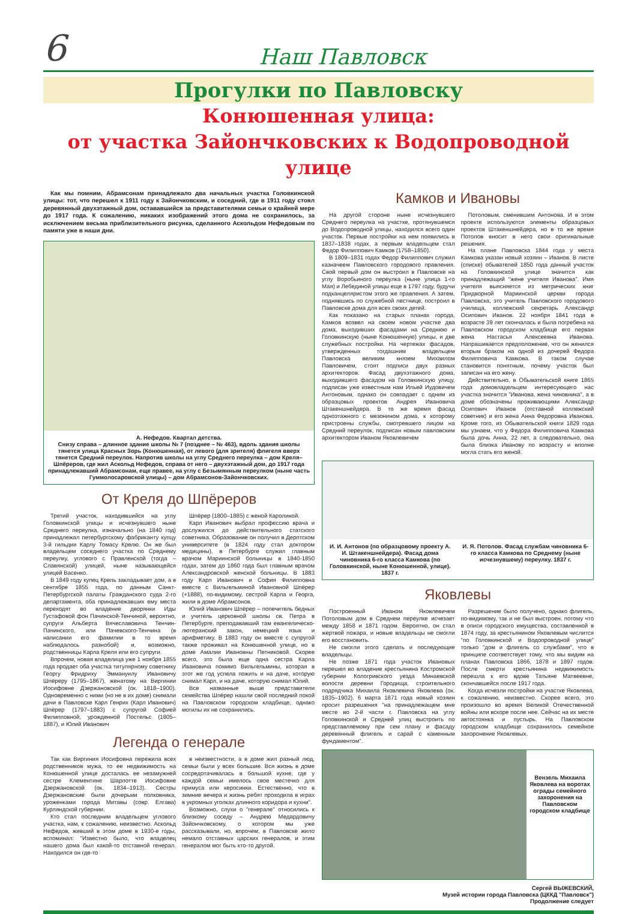6
Наш Павловск
Прогулки по Павловску
Конюшенная улица:
от участка Зайончковских к Водопроводной улице
Как мы помним, Абрамсонам принадлежало два начальных участка Головкинской улицы: тот, что перешел к 1911 году к Зайончковским, и соседний, где в 1911 году стоял деревянный двухэтажный дом, остававшийся за представителями семьи о крайней мере до 1917 года. К сожалению, никаких изображений этого дома не сохранилось, за исключением весьма приблизительного рисунка, сделанного Аскольдом Нефедовым по памяти уже в наши дни.
А. Нефедов. Квартал детства.
Снизу справа – длинное здание школы № 7 (позднее – № 463), вдоль здания школы тянется улица Красных Зорь (Конюшенная), от левого (для зрителя) флигеля вверх тянется Средний переулок. Напротив школы на углу Среднего переулка – дом Креля–Шпёреров, где жил Аскольд Нефедов, справа от него – двухэтажный дом, до 1917 года принадлежавший Абрамсонам, еще правее, на углу с Безымянным переулком (ныне часть Гуммолосаровской улицы) – дом Абрамсонов-Зайончковских.
От Креля до Шпёреров
Третий участок, находившийся на углу Головкинской улицы и исчезнувшего ныне Среднего переулка, изначально (на 1840 год) принадлежал петербургскому фабриканту купцу 3-й гильдии Карлу Томасу Крелю. Он же был владельцем соседнего участка по Среднему переулку, углового с Правленской (тогда – Славянской) улицей, ныне называющейся улицей Васенко.
В 1849 году купец Крель закладывает дом, а в сентябре 1855 года, по данным Санкт-Петербургской палаты Гражданского суда 2-го департамента, оба принадлежавших ему места переходят во владение дворянки Иды Густафовой фон Пачинской-Тенчиной, вероятно, супруги Альберта Вячеславовича Тенчин-Пачинского, или Пачевского-Тенчина (в написании его фамилии в то время наблюдалось разнобой) и, возможно, родственницы Карла Креля или его супруги.
Впрочем, новая владелица уже 1 ноября 1855 года продает оба участка титулярному советнику Георгу Фридриху Эммануилу Ивановичу Шпёреру (1795–1867), женатому на Виргинии Иосифовне Дзержановской (ок. 1818–1900). Одновременно с ними (но не в их доме) снимали дачи в Павловске Карл Генрих (Карл Иванович) Шпёрер (1797–1883) с супругой Софией Филипповной, урожденной Постельс (1805–1887), и Юлий Иванович
Шпёрер (1800–1885) с женой Каролиной.
Карл Иванович выбрал профессию врача и дослужился до действительного статского советника. Образование он получил в Дерптском университете (в 1824 году стал доктором медицины), в Петербурге служил главным врачом Мариинской больницы в 1840-1850 годах, затем до 1860 года был главным врачом Александровской женской больницы. В 1883 году Карл Иванович и София Филипповна вместе с Вильгельминой Ивановной Шпёрер (+1888), по-видимому, сестрой Карла и Георга, жили в доме Абрамсонов.
Юлий Иванович Шпёрер – попечитель бедных и учитель церковной школы св. Петра в Петербурге, преподававший там евангелическо-лютеранский закон, немецкий язык и арифметику. В 1883 году он вместе с супругой также проживал на Конюшенной улице, но в доме Амалии Ивановны Петниковой. Скорее всего, это была еще одна сестра Карла Ивановича помимо Вильгельмины, которая в этот же год успела пожить и на даче, которую снимал Карл, и на даче, которую снимал Юлий.
Все названные выше представители семейства Шпёрер нашли свой последний покой на Павловском городском кладбище, однако могилы их не сохранились.
Легенда о генерале
Так как Виргиния Иосифовна пережила всех родственников мужа, то ее недвижимость на Конюшенной улице досталась ее незамужней сестре Клементине Шарлотте Иосифовне Дзержановской (ок. 1834–1913). Сестры Дзержановские были дочерьми полковника, уроженками города Митавы (совр. Елгава) Курляндской губернии.
Кто стал последним владельцем углового участка, нам, к сожалению, неизвестно. Аскольд Нефедов, живший в этом доме в 1930-е годы, вспоминал: "Известно было, что владелец нашего дома был какой-то отставной генерал. Находился он где-то
в неизвестности, а в доме жил разный люд, семьи были у всех большие. Вся жизнь в доме сосредотачивалась в большой кухне, где у каждой семьи имелось свое местечко для примуса или керосинки. Естественно, что в зимние вечера и жизнь ребят проходила в играх в укромных уголках длинного коридора и кухни".
Возможно, слухи о "генерале" относились к близкому соседу – Андрею Медардовичу Зайончковскому, о котором мы уже рассказывали, но, впрочем, в Павловске жило немало отставных царских генералов, и этим генералом мог быть кто-то другой.
Камков и Ивановы
На другой стороне ныне исчезнувшего Среднего переулка на участке, протянувшемся до Водопроводной улицы, находился всего один участок. Первые постройки на нем появились в 1837–1838 годах, а первым владельцем стал Федор Филиппович Камков (1758–1850).
В 1809–1831 годах Федор Филиппович служил казначеем Павловского городового правления. Свой первый дом он выстроил в Павловске на углу Воробьиного переулка (ныне улица 1-го Мая) и Лебединой улицы еще в 1797 году, будучи подканцеляристом этого же правления. А затем, поднявшись по служебной лестнице, построил в Павловске дома для всех своих детей.
Как показано на старых планах города, Камков возвел на своем новом участке два дома, выходивших фасадами на Среднюю и Головкинскую (ныне Конюшенную) улицы, и две служебных постройки. На чертежах фасадов, утвержденных тогдашним владельцем Павловска великим князем Михаилом Павловичем, стоят подписи двух разных архитекторов. Фасад двухэтажного дома, выходившего фасадом на Головкинскую улицу, подписан уже известным нам Ильей Иудовичем Антоновым, однако он совпадает с одним из образцовых проектов Андрея Ивановича Штакеншнейдера. В то же время фасад одноэтажного с мезонином дома, к которому пристроены службы, смотревшего лицом на Средний переулок, подписан новым павловским архитектором Иваном Яковлевичем
Потоловым, сменившим Антонова. И в этом проекте используются элементы образцовых проектов Штакеншнейдера, но в то же время Потолов вносит в него свои оригинальные решения.
На плане Павловска 1844 года у места Камкова указан новый хозяин – Иванов. В листе (списке) обывателей 1850 года данный участок на Головкинской улице значится как принадлежащий "жене учителя Иванова". Имя учителя выясняется из метрических книг Придворной Мариинской церкви города Павловска, это учитель Павловского городового училища, коллежский секретарь Александр Осипович Иванов. 22 ноября 1841 года в возрасте 39 лет скончалась и была погребена на Павловском городском кладбище его первая жена Настасья Алексеевна Иванова. Напрашивается предположение, что он женился вторым браком на одной из дочерей Федора Филипповича Камкова. В таком случае становится понятным, почему участок был записан на его жену.
Действительно, в Обывательской книге 1865 года домовладельцем интересующего нас участка значится "Иванова, жена чиновника", а в доме обозначены проживающими Александр Осипович Иванов (отставной коллежский советник) и его жена Анна Федоровна Иванова. Кроме того, из Обывательской книги 1829 года мы узнаем, что у Федора Филипповича Камкова была дочь Анна, 22 лет, а следовательно, она была близка Иванову по возрасту и вполне могла стать его женой.
И. И. Антонов (по образцовому проекту А. И. Штакеншнейдера). Фасад дома чиновника 6-го класса Камкова (по Головкинской, ныне Конюшенной, улице). 1837 г.
И. Я. Потолов. Фасад службам чиновника 6-го класса Камкова по Среднему (ныне исчезнувшему) переулку. 1837 г.
Яковлевы
Построенный Иваном Яковлевичем Потоловым дом в Среднем переулке исчезает между 1858 и 1871 годом. Вероятно, он стал жертвой пожара, и новые владельцы не смогли его восстановить.
Не смогли этого сделать и последующие владельцы.
Не позже 1871 года участок Ивановых перешел во владение крестьянина Костромской губернии Кологривского уезда Минаевской волости деревни Городища, строительного подрядчика Михаила Яковлевича Яковлева (ок. 1835–1902). 6 марта 1871 года новый хозяин просит разрешения "на принадлежащем мне месте во 2-й части г. Павловска на углу Головкинской и Средней улиц выстроить по представляемому при сем плану и фасаду деревянный флигель и сарай с каменным фундаментом".
Разрешение было получено, однако флигель, по-видимому, так и не был выстроен, потому что в описи городского имущества, составленной в 1874 году, за крестьянином Яковлевым числится "по Головкинской и Водопроводной улице" только "дом и флигель со службами", что в принципе соответствует тому, что мы видим на планах Павловска 1866, 1878 и 1897 годов. После смерти крестьянина недвижимость перешла к его вдове Татьяне Матвеевне, скончавшейся после 1917 года.
Когда исчезли постройки на участке Яковлева, к сожалению, неизвестно. Скорее всего, это произошло во время Великой Отечественной войны или вскоре после нее. Сейчас на их месте автостоянка и пустырь. На Павловском городском кладбище сохранилось семейное захоронение Яковлевых.
Вензель Михаила Яковлева на воротах ограды семейного захоронения на Павловском городском кладбище
Сергей ВЫЖЕВСКИЙ,
Музей истории города Павловска (ЦККД "Павловск")
Продолжение следует